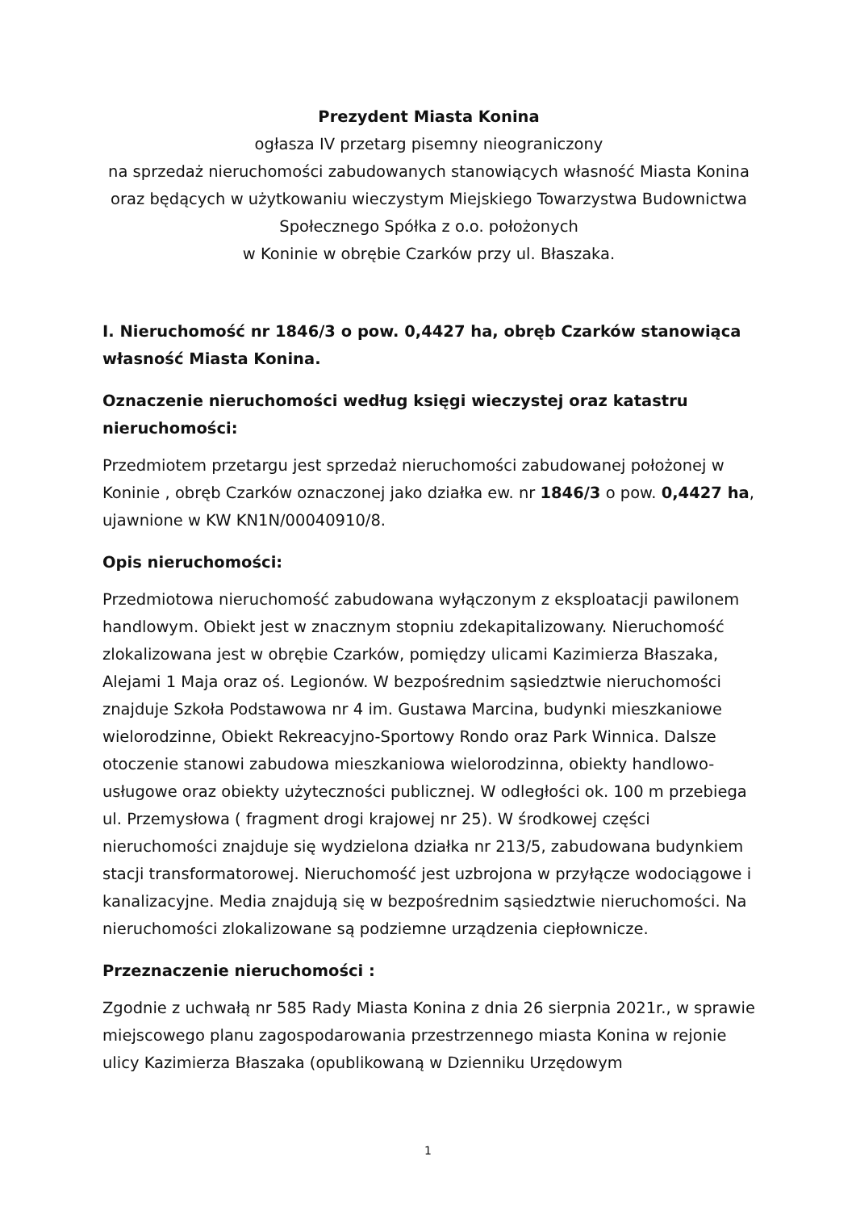Prezydent Miasta Konina
ogłasza IV przetarg pisemny nieograniczony
na sprzedaż nieruchomości zabudowanych stanowiących własność Miasta Konina oraz będących w użytkowaniu wieczystym Miejskiego Towarzystwa Budownictwa Społecznego Spółka z o.o. położonych
w Koninie w obrębie Czarków przy ul. Błaszaka.
I. Nieruchomość nr 1846/3 o pow. 0,4427 ha, obręb Czarków stanowiąca własność Miasta Konina.
Oznaczenie nieruchomości według księgi wieczystej oraz katastru nieruchomości:
Przedmiotem przetargu jest sprzedaż nieruchomości zabudowanej położonej w Koninie , obręb Czarków oznaczonej jako działka ew. nr 1846/3 o pow. 0,4427 ha, ujawnione w KW KN1N/00040910/8.
Opis nieruchomości:
Przedmiotowa nieruchomość zabudowana wyłączonym z eksploatacji pawilonem handlowym. Obiekt jest w znacznym stopniu zdekapitalizowany. Nieruchomość zlokalizowana jest w obrębie Czarków, pomiędzy ulicami Kazimierza Błaszaka, Alejami 1 Maja oraz oś. Legionów. W bezpośrednim sąsiedztwie nieruchomości znajduje Szkoła Podstawowa nr 4 im. Gustawa Marcina, budynki mieszkaniowe wielorodzinne, Obiekt Rekreacyjno-Sportowy Rondo oraz Park Winnica. Dalsze otoczenie stanowi zabudowa mieszkaniowa wielorodzinna, obiekty handlowo-usługowe oraz obiekty użyteczności publicznej. W odległości ok. 100 m przebiega ul. Przemysłowa ( fragment drogi krajowej nr 25). W środkowej części nieruchomości znajduje się wydzielona działka nr 213/5, zabudowana budynkiem stacji transformatorowej. Nieruchomość jest uzbrojona w przyłącze wodociągowe i kanalizacyjne. Media znajdują się w bezpośrednim sąsiedztwie nieruchomości. Na nieruchomości zlokalizowane są podziemne urządzenia ciepłownicze.
Przeznaczenie nieruchomości :
Zgodnie z uchwałą nr 585 Rady Miasta Konina z dnia 26 sierpnia 2021r., w sprawie miejscowego planu zagospodarowania przestrzennego miasta Konina w rejonie ulicy Kazimierza Błaszaka (opublikowaną w Dzienniku Urzędowym
1